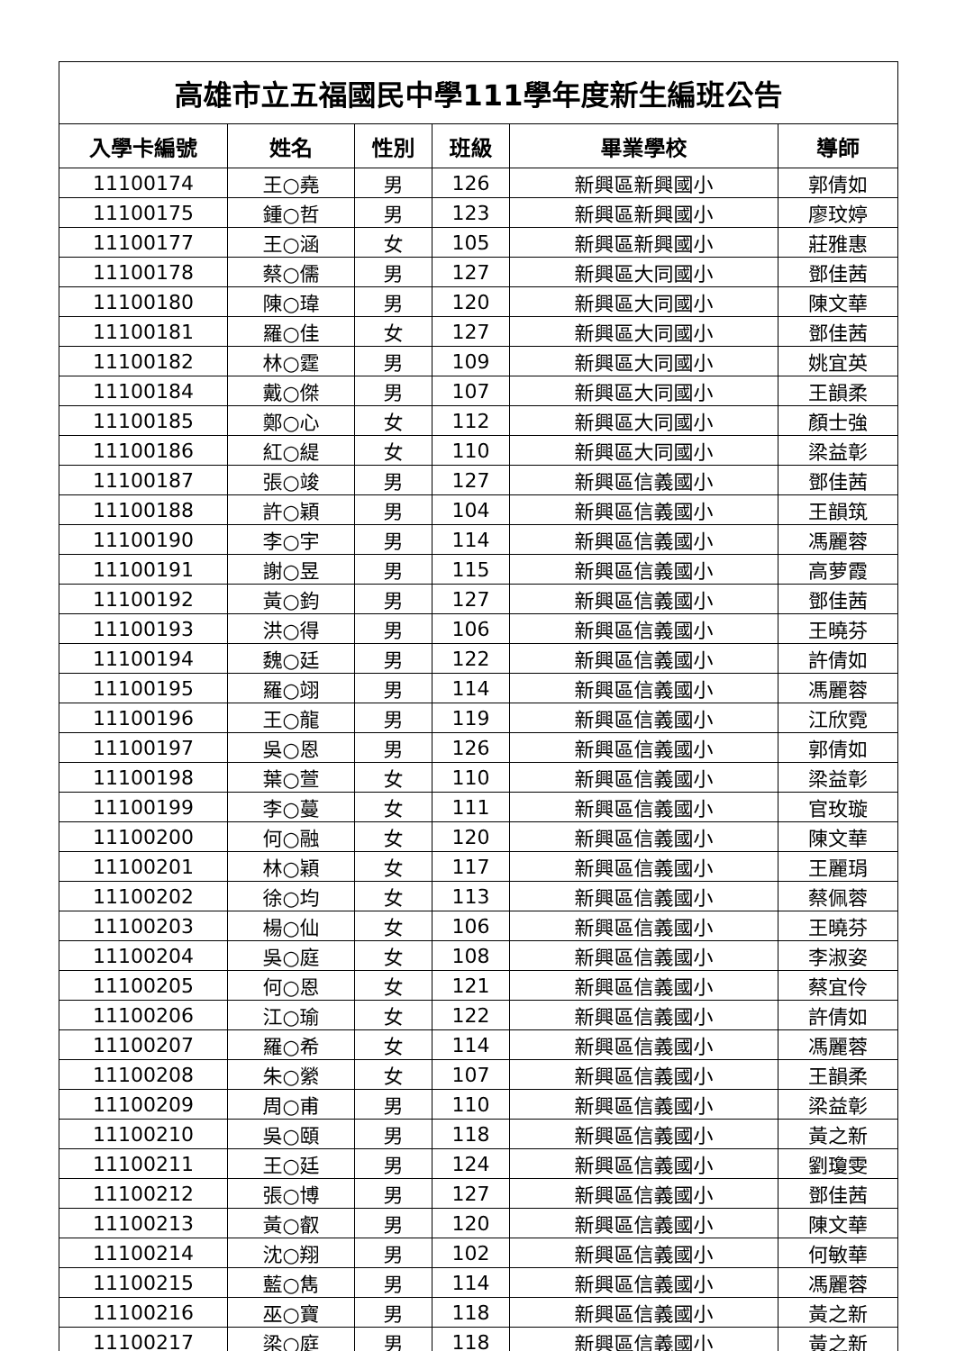| 高雄市立五福國民中學111學年度新生編班公告 | | | | | |
| --- | --- | --- | --- | --- | --- |
| 入學卡編號 | 姓名 | 性別 | 班級 | 畢業學校 | 導師 |
| 11100174 | 王○堯 | 男 | 126 | 新興區新興國小 | 郭倩如 |
| 11100175 | 鍾○哲 | 男 | 123 | 新興區新興國小 | 廖玟婷 |
| 11100177 | 王○涵 | 女 | 105 | 新興區新興國小 | 莊雅惠 |
| 11100178 | 蔡○儒 | 男 | 127 | 新興區大同國小 | 鄧佳茜 |
| 11100180 | 陳○瑋 | 男 | 120 | 新興區大同國小 | 陳文華 |
| 11100181 | 羅○佳 | 女 | 127 | 新興區大同國小 | 鄧佳茜 |
| 11100182 | 林○霆 | 男 | 109 | 新興區大同國小 | 姚宜英 |
| 11100184 | 戴○傑 | 男 | 107 | 新興區大同國小 | 王韻柔 |
| 11100185 | 鄭○心 | 女 | 112 | 新興區大同國小 | 顏士強 |
| 11100186 | 紅○緹 | 女 | 110 | 新興區大同國小 | 梁益彰 |
| 11100187 | 張○竣 | 男 | 127 | 新興區信義國小 | 鄧佳茜 |
| 11100188 | 許○穎 | 男 | 104 | 新興區信義國小 | 王韻筑 |
| 11100190 | 李○宇 | 男 | 114 | 新興區信義國小 | 馮麗蓉 |
| 11100191 | 謝○昱 | 男 | 115 | 新興區信義國小 | 高萝霞 |
| 11100192 | 黃○鈞 | 男 | 127 | 新興區信義國小 | 鄧佳茜 |
| 11100193 | 洪○得 | 男 | 106 | 新興區信義國小 | 王曉芬 |
| 11100194 | 魏○廷 | 男 | 122 | 新興區信義國小 | 許倩如 |
| 11100195 | 羅○翊 | 男 | 114 | 新興區信義國小 | 馮麗蓉 |
| 11100196 | 王○龍 | 男 | 119 | 新興區信義國小 | 江欣霓 |
| 11100197 | 吳○恩 | 男 | 126 | 新興區信義國小 | 郭倩如 |
| 11100198 | 葉○萱 | 女 | 110 | 新興區信義國小 | 梁益彰 |
| 11100199 | 李○蔓 | 女 | 111 | 新興區信義國小 | 官玫璇 |
| 11100200 | 何○融 | 女 | 120 | 新興區信義國小 | 陳文華 |
| 11100201 | 林○穎 | 女 | 117 | 新興區信義國小 | 王麗琄 |
| 11100202 | 徐○均 | 女 | 113 | 新興區信義國小 | 蔡佩蓉 |
| 11100203 | 楊○仙 | 女 | 106 | 新興區信義國小 | 王曉芬 |
| 11100204 | 吳○庭 | 女 | 108 | 新興區信義國小 | 李淑姿 |
| 11100205 | 何○恩 | 女 | 121 | 新興區信義國小 | 蔡宜伶 |
| 11100206 | 江○瑜 | 女 | 122 | 新興區信義國小 | 許倩如 |
| 11100207 | 羅○希 | 女 | 114 | 新興區信義國小 | 馮麗蓉 |
| 11100208 | 朱○縈 | 女 | 107 | 新興區信義國小 | 王韻柔 |
| 11100209 | 周○甫 | 男 | 110 | 新興區信義國小 | 梁益彰 |
| 11100210 | 吳○頤 | 男 | 118 | 新興區信義國小 | 黃之新 |
| 11100211 | 王○廷 | 男 | 124 | 新興區信義國小 | 劉瓊雯 |
| 11100212 | 張○博 | 男 | 127 | 新興區信義國小 | 鄧佳茜 |
| 11100213 | 黃○叡 | 男 | 120 | 新興區信義國小 | 陳文華 |
| 11100214 | 沈○翔 | 男 | 102 | 新興區信義國小 | 何敏華 |
| 11100215 | 藍○雋 | 男 | 114 | 新興區信義國小 | 馮麗蓉 |
| 11100216 | 巫○寶 | 男 | 118 | 新興區信義國小 | 黃之新 |
| 11100217 | 梁○庭 | 男 | 118 | 新興區信義國小 | 黃之新 |